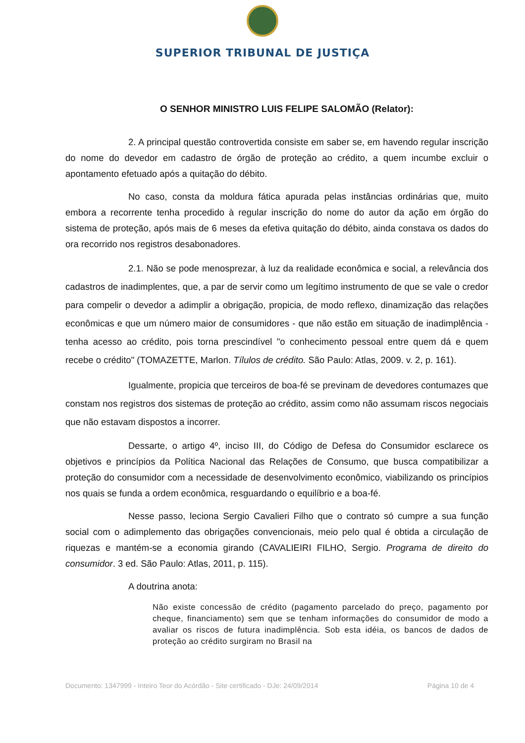SUPERIOR TRIBUNAL DE JUSTIÇA
O SENHOR MINISTRO LUIS FELIPE SALOMÃO (Relator):
2. A principal questão controvertida consiste em saber se, em havendo regular inscrição do nome do devedor em cadastro de órgão de proteção ao crédito, a quem incumbe excluir o apontamento efetuado após a quitação do débito.
No caso, consta da moldura fática apurada pelas instâncias ordinárias que, muito embora a recorrente tenha procedido à regular inscrição do nome do autor da ação em órgão do sistema de proteção, após mais de 6 meses da efetiva quitação do débito, ainda constava os dados do ora recorrido nos registros desabonadores.
2.1. Não se pode menosprezar, à luz da realidade econômica e social, a relevância dos cadastros de inadimplentes, que, a par de servir como um legítimo instrumento de que se vale o credor para compelir o devedor a adimplir a obrigação, propicia, de modo reflexo, dinamização das relações econômicas e que um número maior de consumidores - que não estão em situação de inadimplência - tenha acesso ao crédito, pois torna prescindível "o conhecimento pessoal entre quem dá e quem recebe o crédito" (TOMAZETTE, Marlon. Tílulos de crédito. São Paulo: Atlas, 2009. v. 2, p. 161).
Igualmente, propicia que terceiros de boa-fé se previnam de devedores contumazes que constam nos registros dos sistemas de proteção ao crédito, assim como não assumam riscos negociais que não estavam dispostos a incorrer.
Dessarte, o artigo 4º, inciso III, do Código de Defesa do Consumidor esclarece os objetivos e princípios da Política Nacional das Relações de Consumo, que busca compatibilizar a proteção do consumidor com a necessidade de desenvolvimento econômico, viabilizando os princípios nos quais se funda a ordem econômica, resguardando o equilíbrio e a boa-fé.
Nesse passo, leciona Sergio Cavalieri Filho que o contrato só cumpre a sua função social com o adimplemento das obrigações convencionais, meio pelo qual é obtida a circulação de riquezas e mantém-se a economia girando (CAVALIEIRI FILHO, Sergio. Programa de direito do consumidor. 3 ed. São Paulo: Atlas, 2011, p. 115).
A doutrina anota:
Não existe concessão de crédito (pagamento parcelado do preço, pagamento por cheque, financiamento) sem que se tenham informações do consumidor de modo a avaliar os riscos de futura inadimplência. Sob esta idéia, os bancos de dados de proteção ao crédito surgiram no Brasil na
Documento: 1347999 - Inteiro Teor do Acórdão - Site certificado - DJe: 24/09/2014 Página 10 de 4